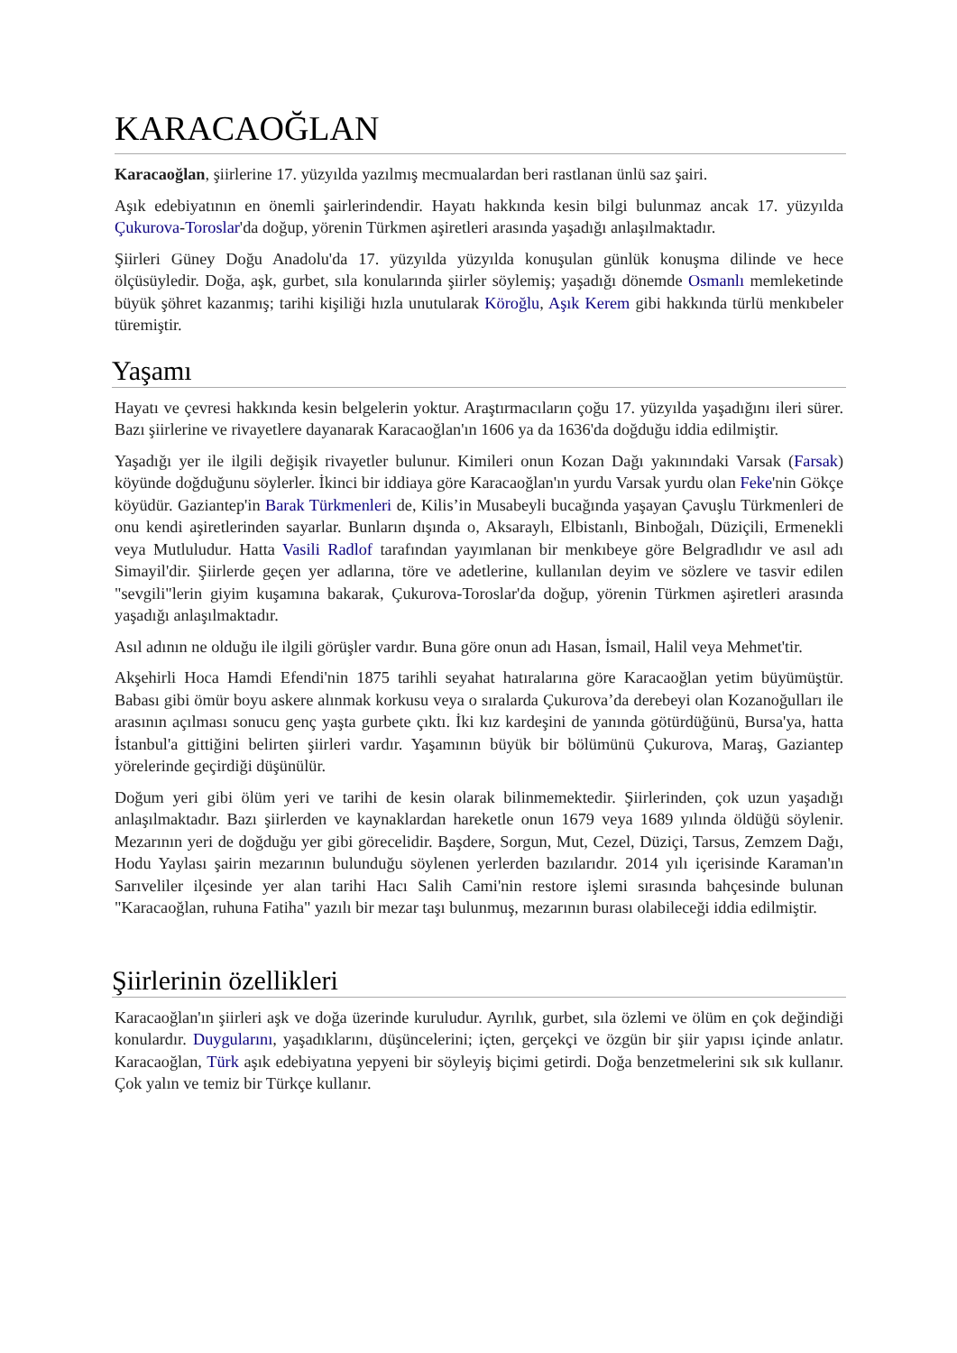KARACAOĞLAN
Karacaoğlan, şiirlerine 17. yüzyılda yazılmış mecmualardan beri rastlanan ünlü saz şairi.
Aşık edebiyatının en önemli şairlerindendir. Hayatı hakkında kesin bilgi bulunmaz ancak 17. yüzyılda Çukurova-Toroslar'da doğup, yörenin Türkmen aşiretleri arasında yaşadığı anlaşılmaktadır.
Şiirleri Güney Doğu Anadolu'da 17. yüzyılda yüzyılda konuşulan günlük konuşma dilinde ve hece ölçüsüyledir. Doğa, aşk, gurbet, sıla konularında şiirler söylemiş; yaşadığı dönemde Osmanlı memleketinde büyük şöhret kazanmış; tarihi kişiliği hızla unutularak Köroğlu, Aşık Kerem gibi hakkında türlü menkıbeler türemiştir.
Yaşamı
Hayatı ve çevresi hakkında kesin belgelerin yoktur. Araştırmacıların çoğu 17. yüzyılda yaşadığını ileri sürer. Bazı şiirlerine ve rivayetlere dayanarak Karacaoğlan'ın 1606 ya da 1636'da doğduğu iddia edilmiştir.
Yaşadığı yer ile ilgili değişik rivayetler bulunur. Kimileri onun Kozan Dağı yakınındaki Varsak (Farsak) köyünde doğduğunu söylerler. İkinci bir iddiaya göre Karacaoğlan'ın yurdu Varsak yurdu olan Feke'nin Gökçe köyüdür. Gaziantep'in Barak Türkmenleri de, Kilis’in Musabeyli bucağında yaşayan Çavuşlu Türkmenleri de onu kendi aşiretlerinden sayarlar. Bunların dışında o, Aksaraylı, Elbistanlı, Binboğalı, Düziçili, Ermenekli veya Mutluludur. Hatta Vasili Radlof tarafından yayımlanan bir menkıbeye göre Belgradlıdır ve asıl adı Simayil'dir. Şiirlerde geçen yer adlarına, töre ve adetlerine, kullanılan deyim ve sözlere ve tasvir edilen "sevgili"lerin giyim kuşamına bakarak, Çukurova-Toroslar'da doğup, yörenin Türkmen aşiretleri arasında yaşadığı anlaşılmaktadır.
Asıl adının ne olduğu ile ilgili görüşler vardır. Buna göre onun adı Hasan, İsmail, Halil veya Mehmet'tir.
Akşehirli Hoca Hamdi Efendi'nin 1875 tarihli seyahat hatıralarına göre Karacaoğlan yetim büyümüştür. Babası gibi ömür boyu askere alınmak korkusu veya o sıralarda Çukurova’da derebeyi olan Kozanoğulları ile arasının açılması sonucu genç yaşta gurbete çıktı. İki kız kardeşini de yanında götürdüğünü, Bursa'ya, hatta İstanbul'a gittiğini belirten şiirleri vardır. Yaşamının büyük bir bölümünü Çukurova, Maraş, Gaziantep yörelerinde geçirdiği düşünülür.
Doğum yeri gibi ölüm yeri ve tarihi de kesin olarak bilinmemektedir. Şiirlerinden, çok uzun yaşadığı anlaşılmaktadır. Bazı şiirlerden ve kaynaklardan hareketle onun 1679 veya 1689 yılında öldüğü söylenir. Mezarının yeri de doğduğu yer gibi görecelidir. Başdere, Sorgun, Mut, Cezel, Düziçi, Tarsus, Zemzem Dağı, Hodu Yaylası şairin mezarının bulunduğu söylenen yerlerden bazılarıdır. 2014 yılı içerisinde Karaman'ın Sarıveliler ilçesinde yer alan tarihi Hacı Salih Cami'nin restore işlemi sırasında bahçesinde bulunan "Karacaoğlan, ruhuna Fatiha" yazılı bir mezar taşı bulunmuş, mezarının burası olabileceği iddia edilmiştir.
Şiirlerinin özellikleri
Karacaoğlan'ın şiirleri aşk ve doğa üzerinde kuruludur. Ayrılık, gurbet, sıla özlemi ve ölüm en çok değindiği konulardır. Duygularını, yaşadıklarını, düşüncelerini; içten, gerçekçi ve özgün bir şiir yapısı içinde anlatır. Karacaoğlan, Türk aşık edebiyatına yepyeni bir söyleyiş biçimi getirdi. Doğa benzetmelerini sık sık kullanır. Çok yalın ve temiz bir Türkçe kullanır.